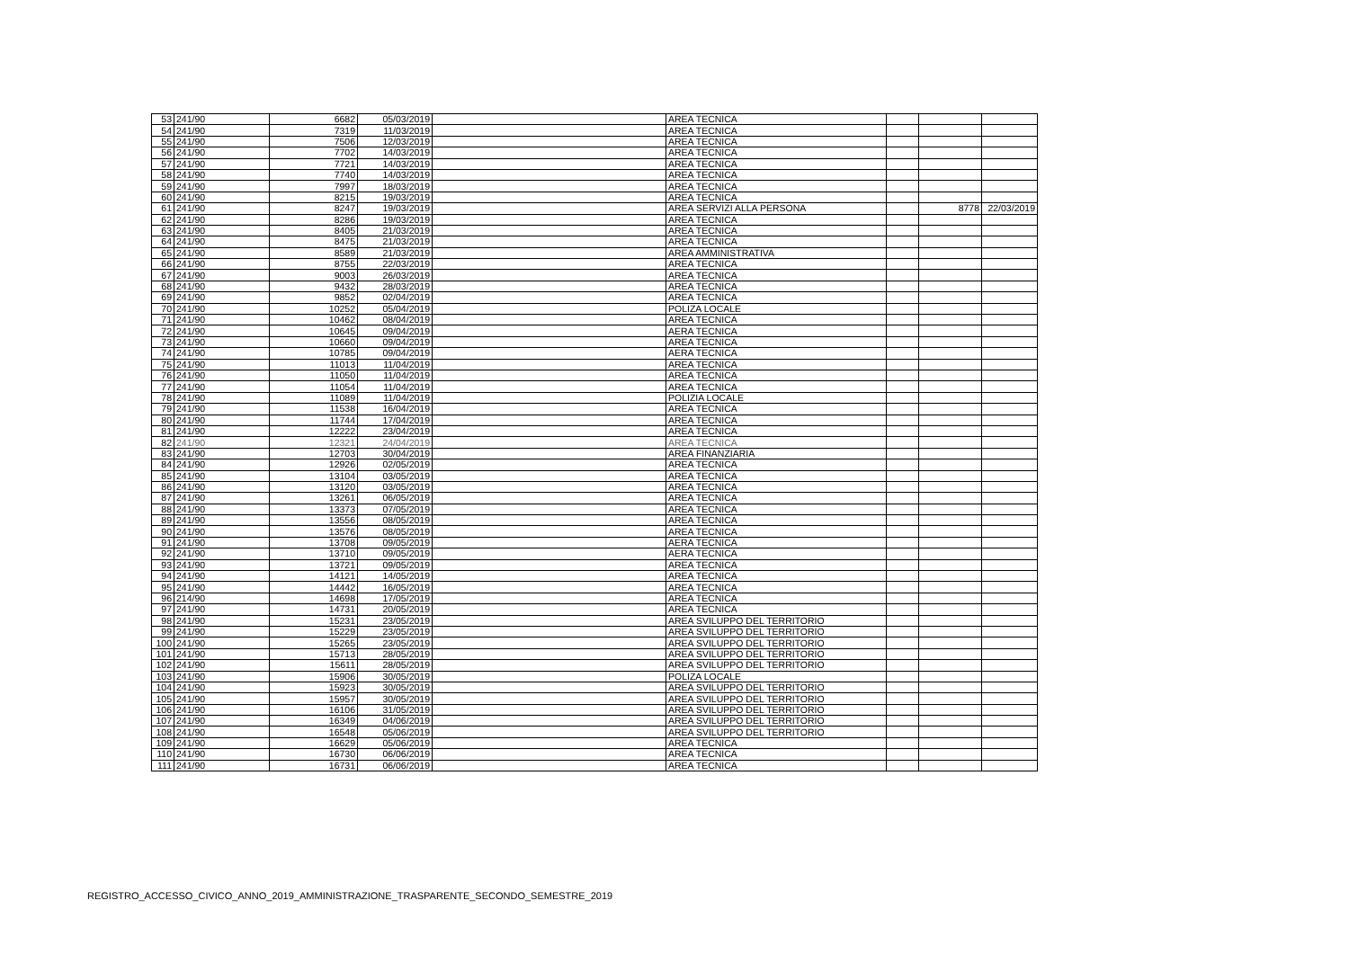| 53 | 241/90 | 6682 | 05/03/2019 | | AREA TECNICA | | | |
| 54 | 241/90 | 7319 | 11/03/2019 | | AREA TECNICA | | | |
| 55 | 241/90 | 7506 | 12/03/2019 | | AREA TECNICA | | | |
| 56 | 241/90 | 7702 | 14/03/2019 | | AREA TECNICA | | | |
| 57 | 241/90 | 7721 | 14/03/2019 | | AREA TECNICA | | | |
| 58 | 241/90 | 7740 | 14/03/2019 | | AREA TECNICA | | | |
| 59 | 241/90 | 7997 | 18/03/2019 | | AREA TECNICA | | | |
| 60 | 241/90 | 8215 | 19/03/2019 | | AREA TECNICA | | | |
| 61 | 241/90 | 8247 | 19/03/2019 | | AREA SERVIZI ALLA PERSONA | | 8778 | 22/03/2019 |
| 62 | 241/90 | 8286 | 19/03/2019 | | AREA TECNICA | | | |
| 63 | 241/90 | 8405 | 21/03/2019 | | AREA TECNICA | | | |
| 64 | 241/90 | 8475 | 21/03/2019 | | AREA TECNICA | | | |
| 65 | 241/90 | 8589 | 21/03/2019 | | AREA AMMINISTRATIVA | | | |
| 66 | 241/90 | 8755 | 22/03/2019 | | AREA TECNICA | | | |
| 67 | 241/90 | 9003 | 26/03/2019 | | AREA TECNICA | | | |
| 68 | 241/90 | 9432 | 28/03/2019 | | AREA TECNICA | | | |
| 69 | 241/90 | 9852 | 02/04/2019 | | AREA TECNICA | | | |
| 70 | 241/90 | 10252 | 05/04/2019 | | POLIZA LOCALE | | | |
| 71 | 241/90 | 10462 | 08/04/2019 | | AREA TECNICA | | | |
| 72 | 241/90 | 10645 | 09/04/2019 | | AERA TECNICA | | | |
| 73 | 241/90 | 10660 | 09/04/2019 | | AREA TECNICA | | | |
| 74 | 241/90 | 10785 | 09/04/2019 | | AERA TECNICA | | | |
| 75 | 241/90 | 11013 | 11/04/2019 | | AREA TECNICA | | | |
| 76 | 241/90 | 11050 | 11/04/2019 | | AREA TECNICA | | | |
| 77 | 241/90 | 11054 | 11/04/2019 | | AREA TECNICA | | | |
| 78 | 241/90 | 11089 | 11/04/2019 | | POLIZIA LOCALE | | | |
| 79 | 241/90 | 11538 | 16/04/2019 | | AREA TECNICA | | | |
| 80 | 241/90 | 11744 | 17/04/2019 | | AREA TECNICA | | | |
| 81 | 241/90 | 12222 | 23/04/2019 | | AREA TECNICA | | | |
| 82 | 241/90 | 12321 | 24/04/2019 | | AREA TECNICA | | | |
| 83 | 241/90 | 12703 | 30/04/2019 | | AREA FINANZIARIA | | | |
| 84 | 241/90 | 12926 | 02/05/2019 | | AREA TECNICA | | | |
| 85 | 241/90 | 13104 | 03/05/2019 | | AREA TECNICA | | | |
| 86 | 241/90 | 13120 | 03/05/2019 | | AREA TECNICA | | | |
| 87 | 241/90 | 13261 | 06/05/2019 | | AREA TECNICA | | | |
| 88 | 241/90 | 13373 | 07/05/2019 | | AREA TECNICA | | | |
| 89 | 241/90 | 13556 | 08/05/2019 | | AREA TECNICA | | | |
| 90 | 241/90 | 13576 | 08/05/2019 | | AREA TECNICA | | | |
| 91 | 241/90 | 13708 | 09/05/2019 | | AERA TECNICA | | | |
| 92 | 241/90 | 13710 | 09/05/2019 | | AERA TECNICA | | | |
| 93 | 241/90 | 13721 | 09/05/2019 | | AREA TECNICA | | | |
| 94 | 241/90 | 14121 | 14/05/2019 | | AREA TECNICA | | | |
| 95 | 241/90 | 14442 | 16/05/2019 | | AREA TECNICA | | | |
| 96 | 214/90 | 14698 | 17/05/2019 | | AREA TECNICA | | | |
| 97 | 241/90 | 14731 | 20/05/2019 | | AREA TECNICA | | | |
| 98 | 241/90 | 15231 | 23/05/2019 | | AREA SVILUPPO DEL TERRITORIO | | | |
| 99 | 241/90 | 15229 | 23/05/2019 | | AREA SVILUPPO DEL TERRITORIO | | | |
| 100 | 241/90 | 15265 | 23/05/2019 | | AREA SVILUPPO DEL TERRITORIO | | | |
| 101 | 241/90 | 15713 | 28/05/2019 | | AREA SVILUPPO DEL TERRITORIO | | | |
| 102 | 241/90 | 15611 | 28/05/2019 | | AREA SVILUPPO DEL TERRITORIO | | | |
| 103 | 241/90 | 15906 | 30/05/2019 | | POLIZA LOCALE | | | |
| 104 | 241/90 | 15923 | 30/05/2019 | | AREA SVILUPPO DEL TERRITORIO | | | |
| 105 | 241/90 | 15957 | 30/05/2019 | | AREA SVILUPPO DEL TERRITORIO | | | |
| 106 | 241/90 | 16106 | 31/05/2019 | | AREA SVILUPPO DEL TERRITORIO | | | |
| 107 | 241/90 | 16349 | 04/06/2019 | | AREA SVILUPPO DEL TERRITORIO | | | |
| 108 | 241/90 | 16548 | 05/06/2019 | | AREA SVILUPPO DEL TERRITORIO | | | |
| 109 | 241/90 | 16629 | 05/06/2019 | | AREA TECNICA | | | |
| 110 | 241/90 | 16730 | 06/06/2019 | | AREA TECNICA | | | |
| 111 | 241/90 | 16731 | 06/06/2019 | | AREA TECNICA | | | |
REGISTRO_ACCESSO_CIVICO_ANNO_2019_AMMINISTRAZIONE_TRASPARENTE_SECONDO_SEMESTRE_2019